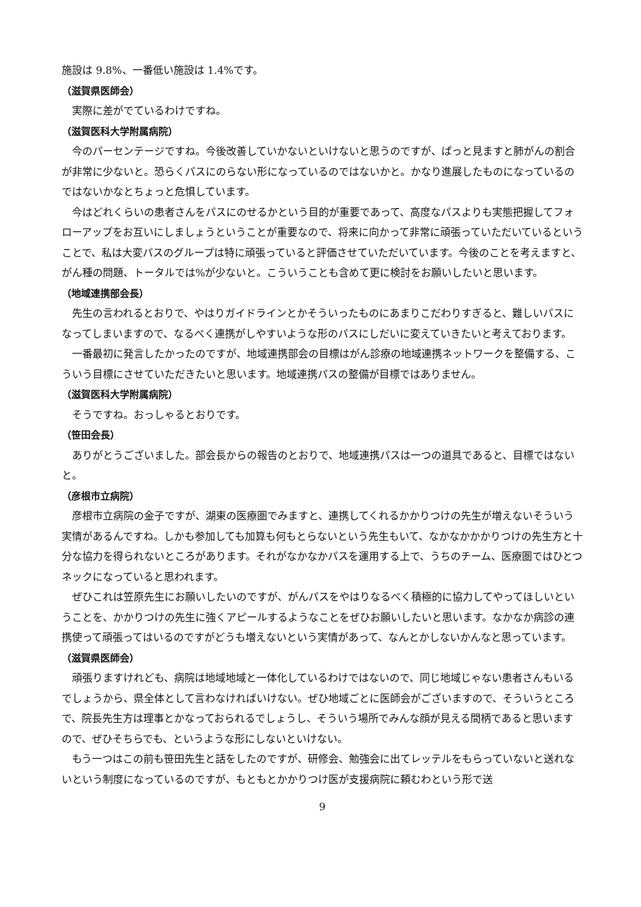施設は 9.8%、一番低い施設は 1.4%です。
（滋賀県医師会）
実際に差がでているわけですね。
（滋賀医科大学附属病院）
今のパーセンテージですね。今後改善していかないといけないと思うのですが、ぱっと見ますと肺がんの割合が非常に少ないと。恐らくパスにのらない形になっているのではないかと。かなり進展したものになっているのではないかなとちょっと危惧しています。
今はどれくらいの患者さんをパスにのせるかという目的が重要であって、高度なパスよりも実態把握してフォローアップをお互いにしましょうということが重要なので、将来に向かって非常に頑張っていただいているということで、私は大変パスのグループは特に頑張っていると評価させていただいています。今後のことを考えますと、がん種の問題、トータルでは%が少ないと。こういうことも含めて更に検討をお願いしたいと思います。
（地域連携部会長）
先生の言われるとおりで、やはりガイドラインとかそういったものにあまりこだわりすぎると、難しいパスになってしまいますので、なるべく連携がしやすいような形のパスにしだいに変えていきたいと考えております。
一番最初に発言したかったのですが、地域連携部会の目標はがん診療の地域連携ネットワークを整備する、こういう目標にさせていただきたいと思います。地域連携パスの整備が目標ではありません。
（滋賀医科大学附属病院）
そうですね。おっしゃるとおりです。
（笹田会長）
ありがとうございました。部会長からの報告のとおりで、地域連携パスは一つの道具であると、目標ではないと。
（彦根市立病院）
彦根市立病院の金子ですが、湖東の医療圏でみますと、連携してくれるかかりつけの先生が増えないそういう実情があるんですね。しかも参加しても加算も何もとらないという先生もいて、なかなかかかりつけの先生方と十分な協力を得られないところがあります。それがなかなかパスを運用する上で、うちのチーム、医療圏ではひとつネックになっていると思われます。
ぜひこれは笠原先生にお願いしたいのですが、がんパスをやはりなるべく積極的に協力してやってほしいということを、かかりつけの先生に強くアピールするようなことをぜひお願いしたいと思います。なかなか病診の連携使って頑張ってはいるのですがどうも増えないという実情があって、なんとかしないかんなと思っています。
（滋賀県医師会）
頑張りますけれども、病院は地域地域と一体化しているわけではないので、同じ地域じゃない患者さんもいるでしょうから、県全体として言わなければいけない。ぜひ地域ごとに医師会がございますので、そういうところで、院長先生方は理事とかなっておられるでしょうし、そういう場所でみんな顔が見える間柄であると思いますので、ぜひそちらでも、というような形にしないといけない。
もう一つはこの前も笹田先生と話をしたのですが、研修会、勉強会に出てレッテルをもらっていないと送れないという制度になっているのですが、もともとかかりつけ医が支援病院に頼むわという形で送
9